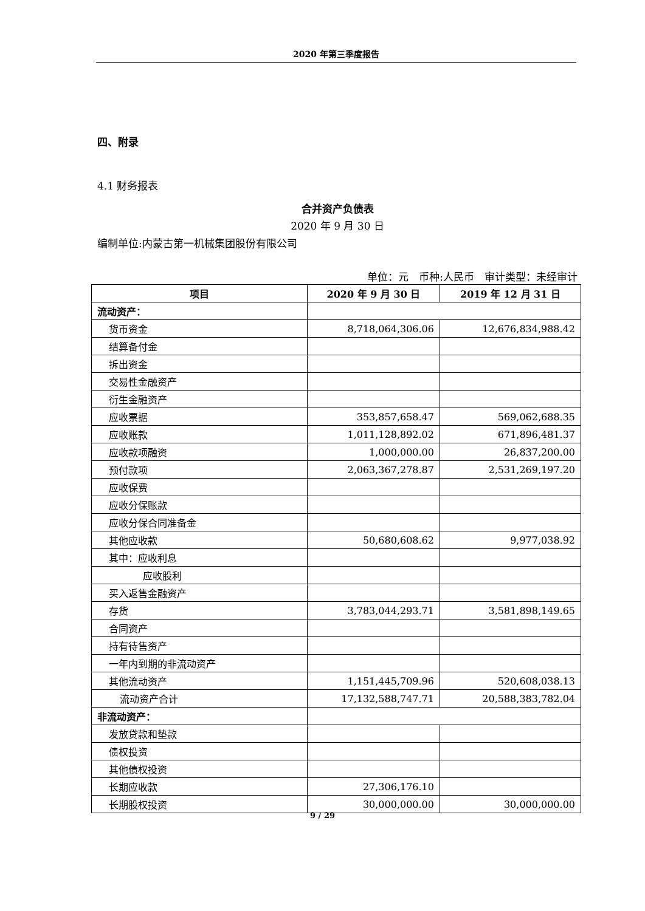2020 年第三季度报告
四、附录
4.1 财务报表
合并资产负债表
2020 年 9 月 30 日
编制单位:内蒙古第一机械集团股份有限公司
单位：元　币种:人民币　审计类型：未经审计
| 项目 | 2020 年 9 月 30 日 | 2019 年 12 月 31 日 |
| --- | --- | --- |
| 流动资产： | | |
| 货币资金 | 8,718,064,306.06 | 12,676,834,988.42 |
| 结算备付金 | | |
| 拆出资金 | | |
| 交易性金融资产 | | |
| 衍生金融资产 | | |
| 应收票据 | 353,857,658.47 | 569,062,688.35 |
| 应收账款 | 1,011,128,892.02 | 671,896,481.37 |
| 应收款项融资 | 1,000,000.00 | 26,837,200.00 |
| 预付款项 | 2,063,367,278.87 | 2,531,269,197.20 |
| 应收保费 | | |
| 应收分保账款 | | |
| 应收分保合同准备金 | | |
| 其他应收款 | 50,680,608.62 | 9,977,038.92 |
| 其中：应收利息 | | |
| 应收股利 | | |
| 买入返售金融资产 | | |
| 存货 | 3,783,044,293.71 | 3,581,898,149.65 |
| 合同资产 | | |
| 持有待售资产 | | |
| 一年内到期的非流动资产 | | |
| 其他流动资产 | 1,151,445,709.96 | 520,608,038.13 |
| 流动资产合计 | 17,132,588,747.71 | 20,588,383,782.04 |
| 非流动资产： | | |
| 发放贷款和垫款 | | |
| 债权投资 | | |
| 其他债权投资 | | |
| 长期应收款 | 27,306,176.10 | |
| 长期股权投资 | 30,000,000.00 | 30,000,000.00 |
9 / 29